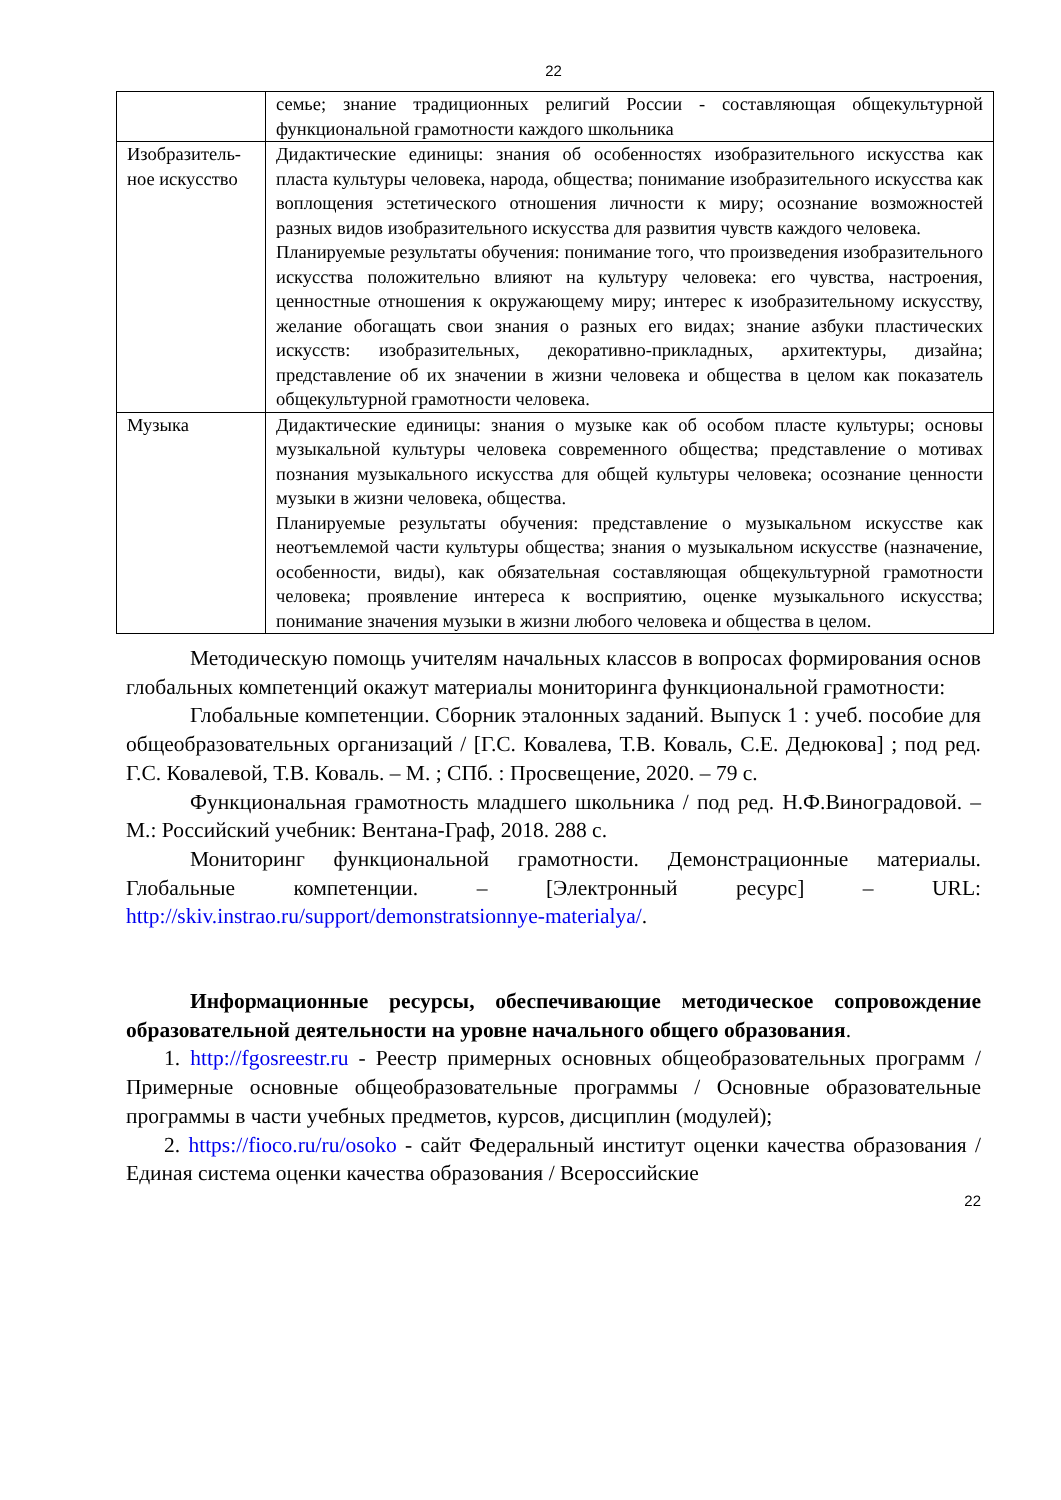22
| | семье; знание традиционных религий России - составляющая общекультурной функциональной грамотности каждого школьника |
| Изобразитель-ное искусство | Дидактические единицы: знания об особенностях изобразительного искусства как пласта культуры человека, народа, общества; понимание изобразительного искусства как воплощения эстетического отношения личности к миру; осознание возможностей разных видов изобразительного искусства для развития чувств каждого человека. Планируемые результаты обучения: понимание того, что произведения изобразительного искусства положительно влияют на культуру человека: его чувства, настроения, ценностные отношения к окружающему миру; интерес к изобразительному искусству, желание обогащать свои знания о разных его видах; знание азбуки пластических искусств: изобразительных, декоративно-прикладных, архитектуры, дизайна; представление об их значении в жизни человека и общества в целом как показатель общекультурной грамотности человека. |
| Музыка | Дидактические единицы: знания о музыке как об особом пласте культуры; основы музыкальной культуры человека современного общества; представление о мотивах познания музыкального искусства для общей культуры человека; осознание ценности музыки в жизни человека, общества. Планируемые результаты обучения: представление о музыкальном искусстве как неотъемлемой части культуры общества; знания о музыкальном искусстве (назначение, особенности, виды), как обязательная составляющая общекультурной грамотности человека; проявление интереса к восприятию, оценке музыкального искусства; понимание значения музыки в жизни любого человека и общества в целом. |
Методическую помощь учителям начальных классов в вопросах формирования основ глобальных компетенций окажут материалы мониторинга функциональной грамотности:
Глобальные компетенции. Сборник эталонных заданий. Выпуск 1 : учеб. пособие для общеобразовательных организаций / [Г.С. Ковалева, Т.В. Коваль, С.Е. Дедюкова] ; под ред. Г.С. Ковалевой, Т.В. Коваль. – М. ; СПб. : Просвещение, 2020. – 79 с.
Функциональная грамотность младшего школьника / под ред. Н.Ф.Виноградовой. – М.: Российский учебник: Вентана-Граф, 2018. 288 с.
Мониторинг функциональной грамотности. Демонстрационные материалы. Глобальные компетенции. – [Электронный ресурс] – URL: http://skiv.instrao.ru/support/demonstratsionnye-materialya/.
Информационные ресурсы, обеспечивающие методическое сопровождение образовательной деятельности на уровне начального общего образования.
1. http://fgosreestr.ru - Реестр примерных основных общеобразовательных программ / Примерные основные общеобразовательные программы / Основные образовательные программы в части учебных предметов, курсов, дисциплин (модулей);
2. https://fioco.ru/ru/osoko - сайт Федеральный институт оценки качества образования / Единая система оценки качества образования / Всероссийские
22